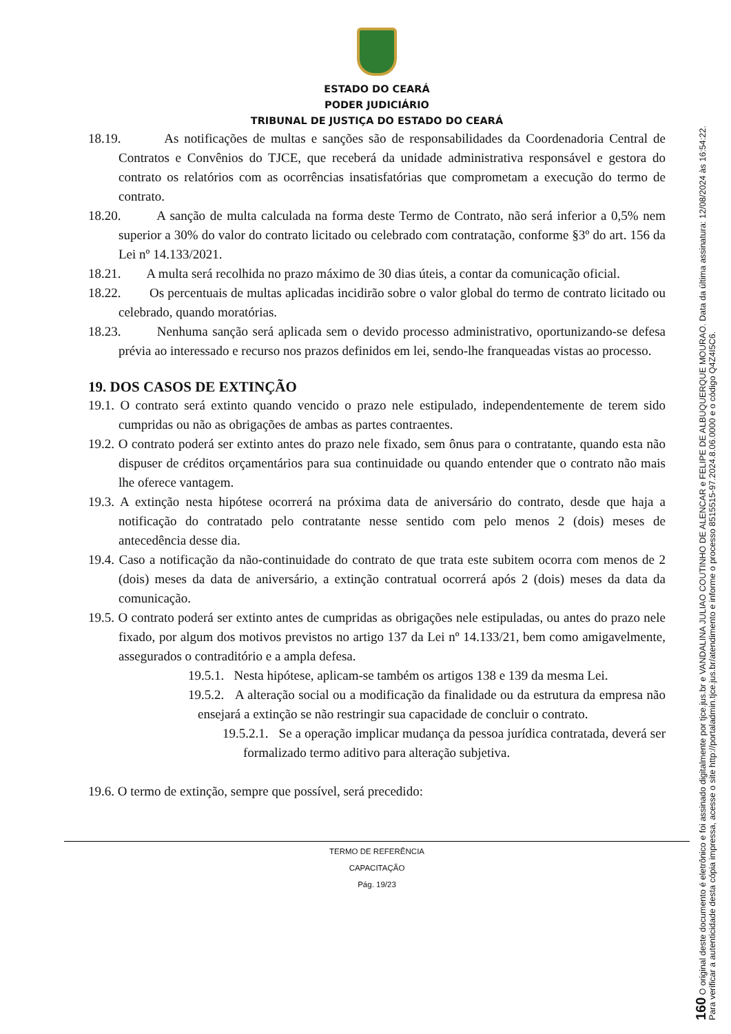ESTADO DO CEARÁ
PODER JUDICIÁRIO
TRIBUNAL DE JUSTIÇA DO ESTADO DO CEARÁ
18.19. As notificações de multas e sanções são de responsabilidades da Coordenadoria Central de Contratos e Convênios do TJCE, que receberá da unidade administrativa responsável e gestora do contrato os relatórios com as ocorrências insatisfatórias que comprometam a execução do termo de contrato.
18.20. A sanção de multa calculada na forma deste Termo de Contrato, não será inferior a 0,5% nem superior a 30% do valor do contrato licitado ou celebrado com contratação, conforme §3º do art. 156 da Lei nº 14.133/2021.
18.21. A multa será recolhida no prazo máximo de 30 dias úteis, a contar da comunicação oficial.
18.22. Os percentuais de multas aplicadas incidirão sobre o valor global do termo de contrato licitado ou celebrado, quando moratórias.
18.23. Nenhuma sanção será aplicada sem o devido processo administrativo, oportunizando-se defesa prévia ao interessado e recurso nos prazos definidos em lei, sendo-lhe franqueadas vistas ao processo.
19. DOS CASOS DE EXTINÇÃO
19.1. O contrato será extinto quando vencido o prazo nele estipulado, independentemente de terem sido cumpridas ou não as obrigações de ambas as partes contraentes.
19.2. O contrato poderá ser extinto antes do prazo nele fixado, sem ônus para o contratante, quando esta não dispuser de créditos orçamentários para sua continuidade ou quando entender que o contrato não mais lhe oferece vantagem.
19.3. A extinção nesta hipótese ocorrerá na próxima data de aniversário do contrato, desde que haja a notificação do contratado pelo contratante nesse sentido com pelo menos 2 (dois) meses de antecedência desse dia.
19.4. Caso a notificação da não-continuidade do contrato de que trata este subitem ocorra com menos de 2 (dois) meses da data de aniversário, a extinção contratual ocorrerá após 2 (dois) meses da data da comunicação.
19.5. O contrato poderá ser extinto antes de cumpridas as obrigações nele estipuladas, ou antes do prazo nele fixado, por algum dos motivos previstos no artigo 137 da Lei nº 14.133/21, bem como amigavelmente, assegurados o contraditório e a ampla defesa.
19.5.1. Nesta hipótese, aplicam-se também os artigos 138 e 139 da mesma Lei.
19.5.2. A alteração social ou a modificação da finalidade ou da estrutura da empresa não ensejará a extinção se não restringir sua capacidade de concluir o contrato.
19.5.2.1. Se a operação implicar mudança da pessoa jurídica contratada, deverá ser formalizado termo aditivo para alteração subjetiva.
19.6. O termo de extinção, sempre que possível, será precedido:
TERMO DE REFERÊNCIA
CAPACITAÇÃO
Pág. 19/23
160 O original deste documento é eletrônico e foi assinado digitalmente por tjce.jus.br e VANDALINA JULIAO COUTINHO DE ALENCAR e FELIPE DE ALBUQUERQUE MOURAO. Data da última assinatura: 12/08/2024 às 16:54:22.
Para verificar a autenticidade desta cópia impressa, acesse o site http://portaladmin.tjce.jus.br/atendimento e informe o processo 8515515-97.2024.8.06.0000 e o código Q4Z4I5C6.